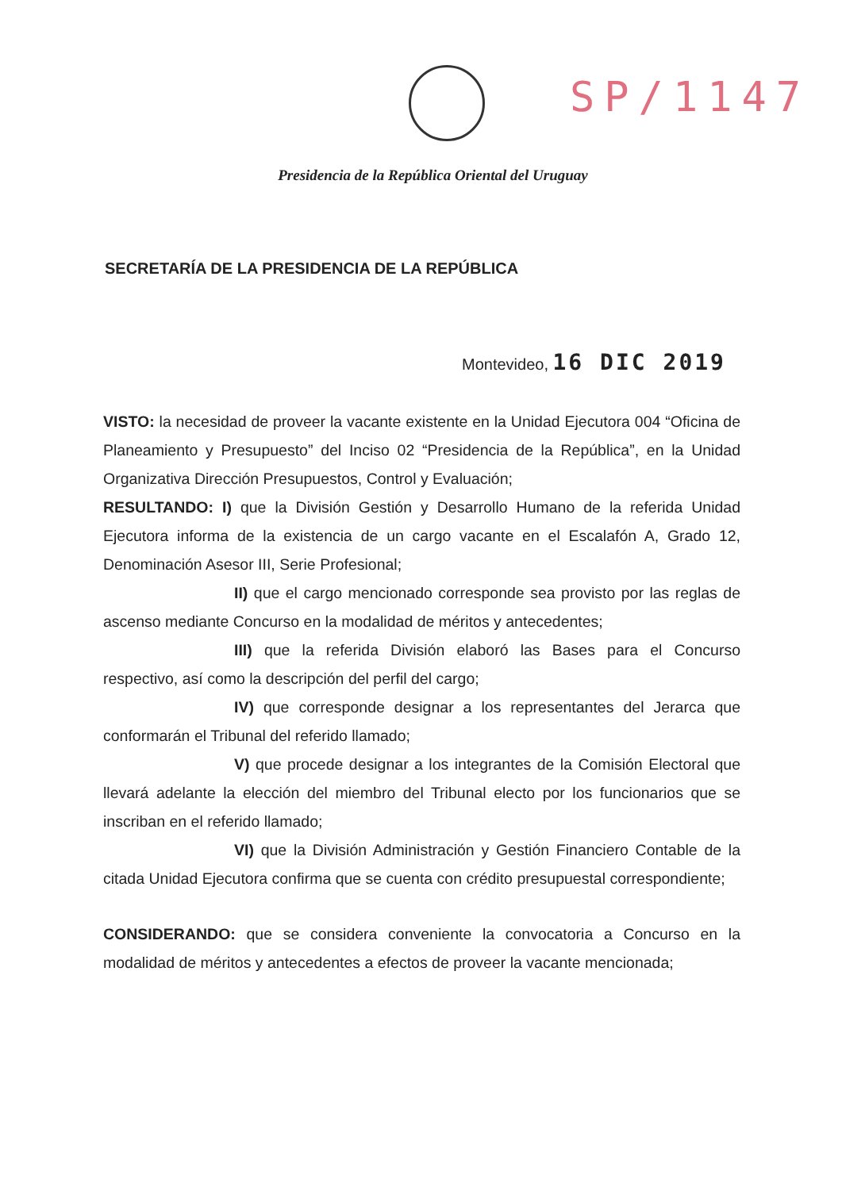SP/1147
Presidencia de la República Oriental del Uruguay
SECRETARÍA DE LA PRESIDENCIA DE LA REPÚBLICA
Montevideo, 16 DIC 2019
VISTO: la necesidad de proveer la vacante existente en la Unidad Ejecutora 004 “Oficina de Planeamiento y Presupuesto” del Inciso 02 “Presidencia de la República”, en la Unidad Organizativa Dirección Presupuestos, Control y Evaluación;
RESULTANDO: I) que la División Gestión y Desarrollo Humano de la referida Unidad Ejecutora informa de la existencia de un cargo vacante en el Escalafón A, Grado 12, Denominación Asesor III, Serie Profesional;
II) que el cargo mencionado corresponde sea provisto por las reglas de ascenso mediante Concurso en la modalidad de méritos y antecedentes;
III) que la referida División elaboró las Bases para el Concurso respectivo, así como la descripción del perfil del cargo;
IV) que corresponde designar a los representantes del Jerarca que conformarán el Tribunal del referido llamado;
V) que procede designar a los integrantes de la Comisión Electoral que llevará adelante la elección del miembro del Tribunal electo por los funcionarios que se inscriban en el referido llamado;
VI) que la División Administración y Gestión Financiero Contable de la citada Unidad Ejecutora confirma que se cuenta con crédito presupuestal correspondiente;
CONSIDERANDO: que se considera conveniente la convocatoria a Concurso en la modalidad de méritos y antecedentes a efectos de proveer la vacante mencionada;